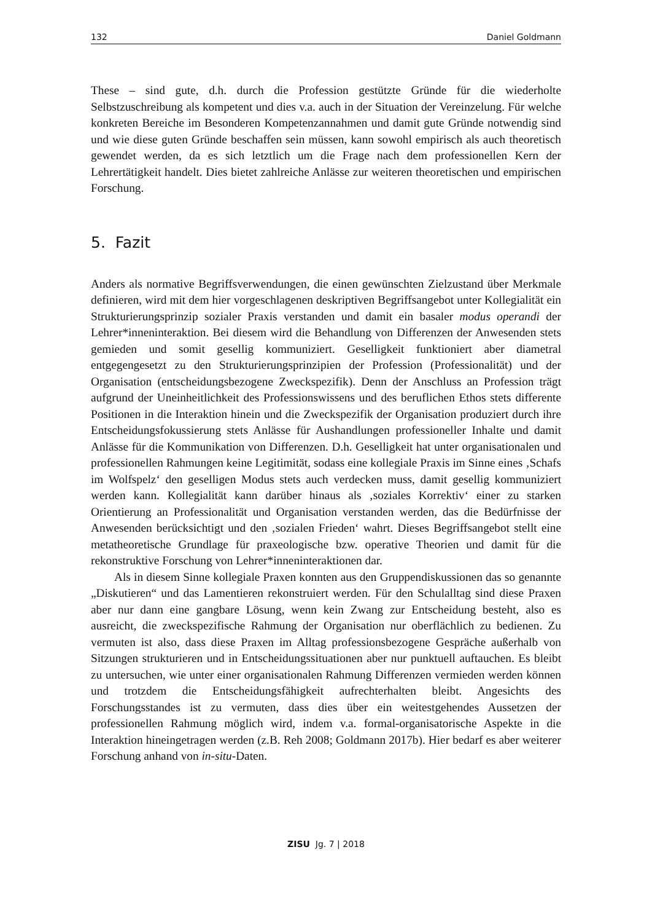132 Daniel Goldmann
These – sind gute, d.h. durch die Profession gestützte Gründe für die wiederholte Selbstzuschreibung als kompetent und dies v.a. auch in der Situation der Vereinzelung. Für welche konkreten Bereiche im Besonderen Kompetenzannahmen und damit gute Gründe notwendig sind und wie diese guten Gründe beschaffen sein müssen, kann sowohl empirisch als auch theoretisch gewendet werden, da es sich letztlich um die Frage nach dem professionellen Kern der Lehrertätigkeit handelt. Dies bietet zahlreiche Anlässe zur weiteren theoretischen und empirischen Forschung.
5. Fazit
Anders als normative Begriffsverwendungen, die einen gewünschten Zielzustand über Merkmale definieren, wird mit dem hier vorgeschlagenen deskriptiven Begriffsangebot unter Kollegialität ein Strukturierungsprinzip sozialer Praxis verstanden und damit ein basaler modus operandi der Lehrer*inneninteraktion. Bei diesem wird die Behandlung von Differenzen der Anwesenden stets gemieden und somit gesellig kommuniziert. Geselligkeit funktioniert aber diametral entgegengesetzt zu den Strukturierungsprinzipien der Profession (Professionalität) und der Organisation (entscheidungsbezogene Zweckspezifik). Denn der Anschluss an Profession trägt aufgrund der Uneinheitlichkeit des Professionswissens und des beruflichen Ethos stets differente Positionen in die Interaktion hinein und die Zweckspezifik der Organisation produziert durch ihre Entscheidungsfokussierung stets Anlässe für Aushandlungen professioneller Inhalte und damit Anlässe für die Kommunikation von Differenzen. D.h. Geselligkeit hat unter organisationalen und professionellen Rahmungen keine Legitimität, sodass eine kollegiale Praxis im Sinne eines ‚Schafs im Wolfspelz‘ den geselligen Modus stets auch verdecken muss, damit gesellig kommuniziert werden kann. Kollegialität kann darüber hinaus als ‚soziales Korrektiv‘ einer zu starken Orientierung an Professionalität und Organisation verstanden werden, das die Bedürfnisse der Anwesenden berücksichtigt und den ‚sozialen Frieden‘ wahrt. Dieses Begriffsangebot stellt eine metatheoretische Grundlage für praxeologische bzw. operative Theorien und damit für die rekonstruktive Forschung von Lehrer*inneninteraktionen dar.
Als in diesem Sinne kollegiale Praxen konnten aus den Gruppendiskussionen das so genannte „Diskutieren“ und das Lamentieren rekonstruiert werden. Für den Schulalltag sind diese Praxen aber nur dann eine gangbare Lösung, wenn kein Zwang zur Entscheidung besteht, also es ausreicht, die zweckspezifische Rahmung der Organisation nur oberflächlich zu bedienen. Zu vermuten ist also, dass diese Praxen im Alltag professionsbezogene Gespräche außerhalb von Sitzungen strukturieren und in Entscheidungssituationen aber nur punktuell auftauchen. Es bleibt zu untersuchen, wie unter einer organisationalen Rahmung Differenzen vermieden werden können und trotzdem die Entscheidungsfähigkeit aufrechterhalten bleibt. Angesichts des Forschungsstandes ist zu vermuten, dass dies über ein weitestgehendes Aussetzen der professionellen Rahmung möglich wird, indem v.a. formal-organisatorische Aspekte in die Interaktion hineingetragen werden (z.B. Reh 2008; Goldmann 2017b). Hier bedarf es aber weiterer Forschung anhand von in-situ-Daten.
ZISU Jg. 7 | 2018